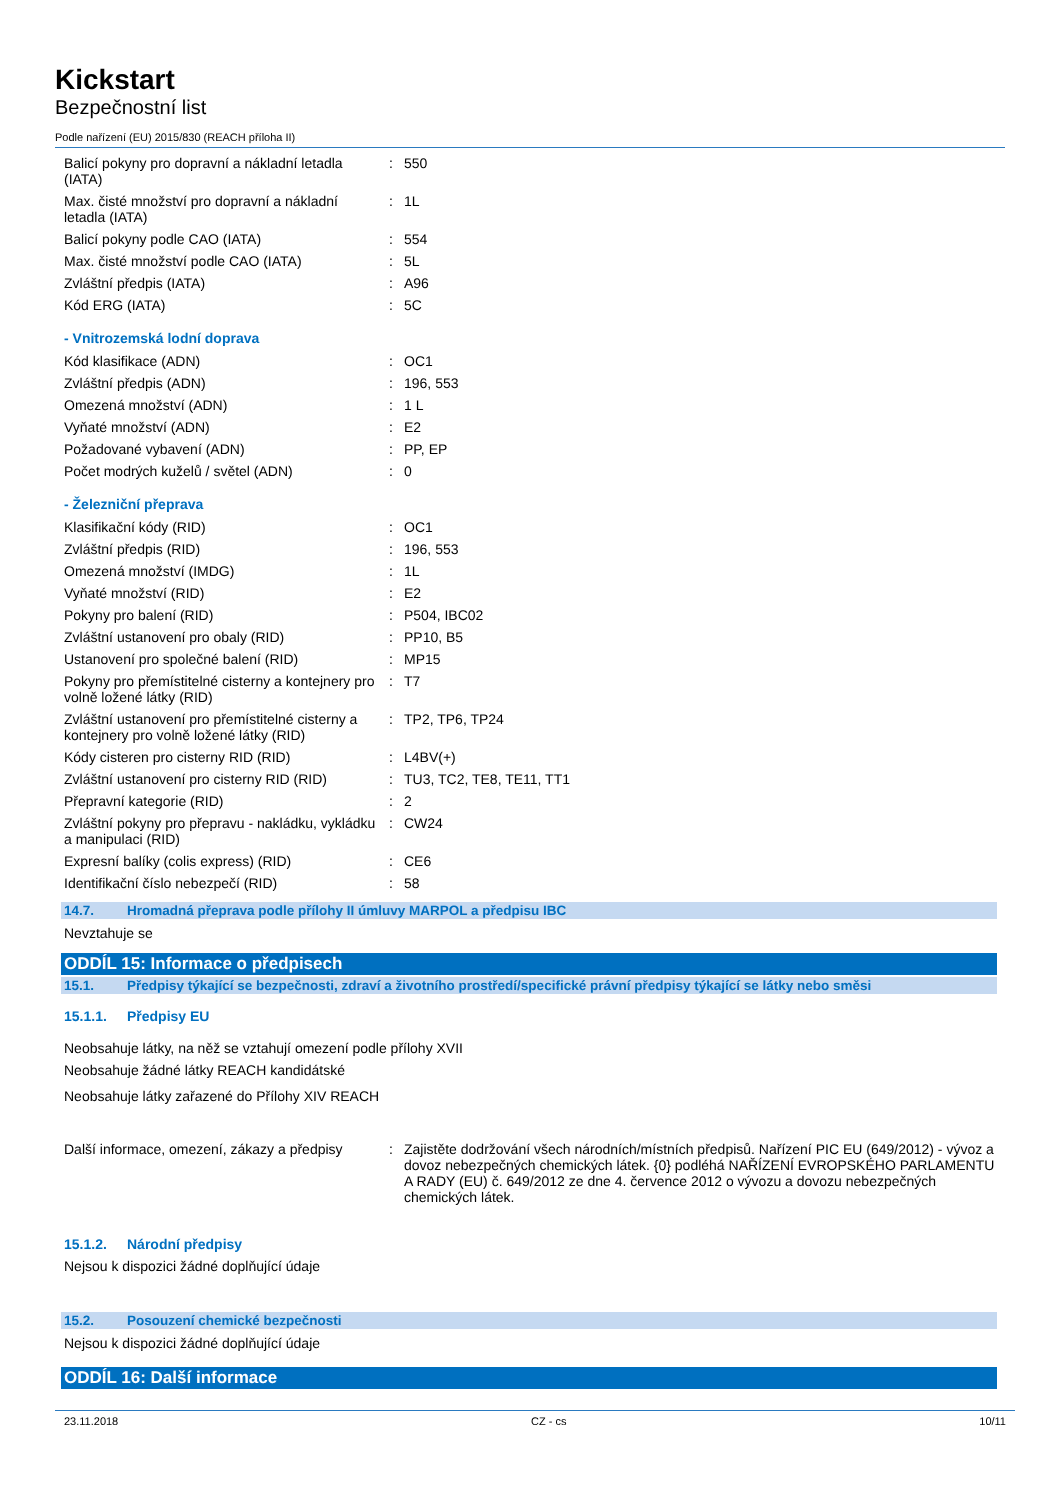Kickstart
Bezpečnostní list
Podle nařízení (EU) 2015/830 (REACH příloha II)
| Balicí pokyny pro dopravní a nákladní letadla (IATA) | : | 550 |
| Max. čisté množství pro dopravní a nákladní letadla (IATA) | : | 1L |
| Balicí pokyny podle CAO (IATA) | : | 554 |
| Max. čisté množství podle CAO (IATA) | : | 5L |
| Zvláštní předpis (IATA) | : | A96 |
| Kód ERG (IATA) | : | 5C |
- Vnitrozemská lodní doprava
| Kód klasifikace (ADN) | : | OC1 |
| Zvláštní předpis (ADN) | : | 196, 553 |
| Omezená množství (ADN) | : | 1 L |
| Vyňaté množství (ADN) | : | E2 |
| Požadované vybavení (ADN) | : | PP, EP |
| Počet modrých kuželů / světel (ADN) | : | 0 |
- Železniční přeprava
| Klasifikační kódy (RID) | : | OC1 |
| Zvláštní předpis (RID) | : | 196, 553 |
| Omezená množství (IMDG) | : | 1L |
| Vyňaté množství (RID) | : | E2 |
| Pokyny pro balení (RID) | : | P504, IBC02 |
| Zvláštní ustanovení pro obaly (RID) | : | PP10, B5 |
| Ustanovení pro společné balení (RID) | : | MP15 |
| Pokyny pro přemístitelné cisterny a kontejnery pro volně ložené látky (RID) | : | T7 |
| Zvláštní ustanovení pro přemístitelné cisterny a kontejnery pro volně ložené látky (RID) | : | TP2, TP6, TP24 |
| Kódy cisteren pro cisterny RID (RID) | : | L4BV(+) |
| Zvláštní ustanovení pro cisterny RID (RID) | : | TU3, TC2, TE8, TE11, TT1 |
| Přepravní kategorie (RID) | : | 2 |
| Zvláštní pokyny pro přepravu - nakládku, vykládku a manipulaci (RID) | : | CW24 |
| Expresní balíky (colis express) (RID) | : | CE6 |
| Identifikační číslo nebezpečí (RID) | : | 58 |
14.7. Hromadná přeprava podle přílohy II úmluvy MARPOL a předpisu IBC
Nevztahuje se
ODDÍL 15: Informace o předpisech
15.1. Předpisy týkající se bezpečnosti, zdraví a životního prostředí/specifické právní předpisy týkající se látky nebo směsi
15.1.1. Předpisy EU
Neobsahuje látky, na něž se vztahují omezení podle přílohy XVII
Neobsahuje žádné látky REACH kandidátské
Neobsahuje látky zařazené do Přílohy XIV REACH
| Další informace, omezení, zákazy a předpisy | : | Zajistěte dodržování všech národních/místních předpisů. Nařízení PIC EU (649/2012) - vývoz a dovoz nebezpečných chemických látek. {0} podléhá NAŘÍZENÍ EVROPSKÉHO PARLAMENTU A RADY (EU) č. 649/2012 ze dne 4. července 2012 o vývozu a dovozu nebezpečných chemických látek. |
15.1.2. Národní předpisy
Nejsou k dispozici žádné doplňující údaje
15.2. Posouzení chemické bezpečnosti
Nejsou k dispozici žádné doplňující údaje
ODDÍL 16: Další informace
23.11.2018 CZ - cs 10/11